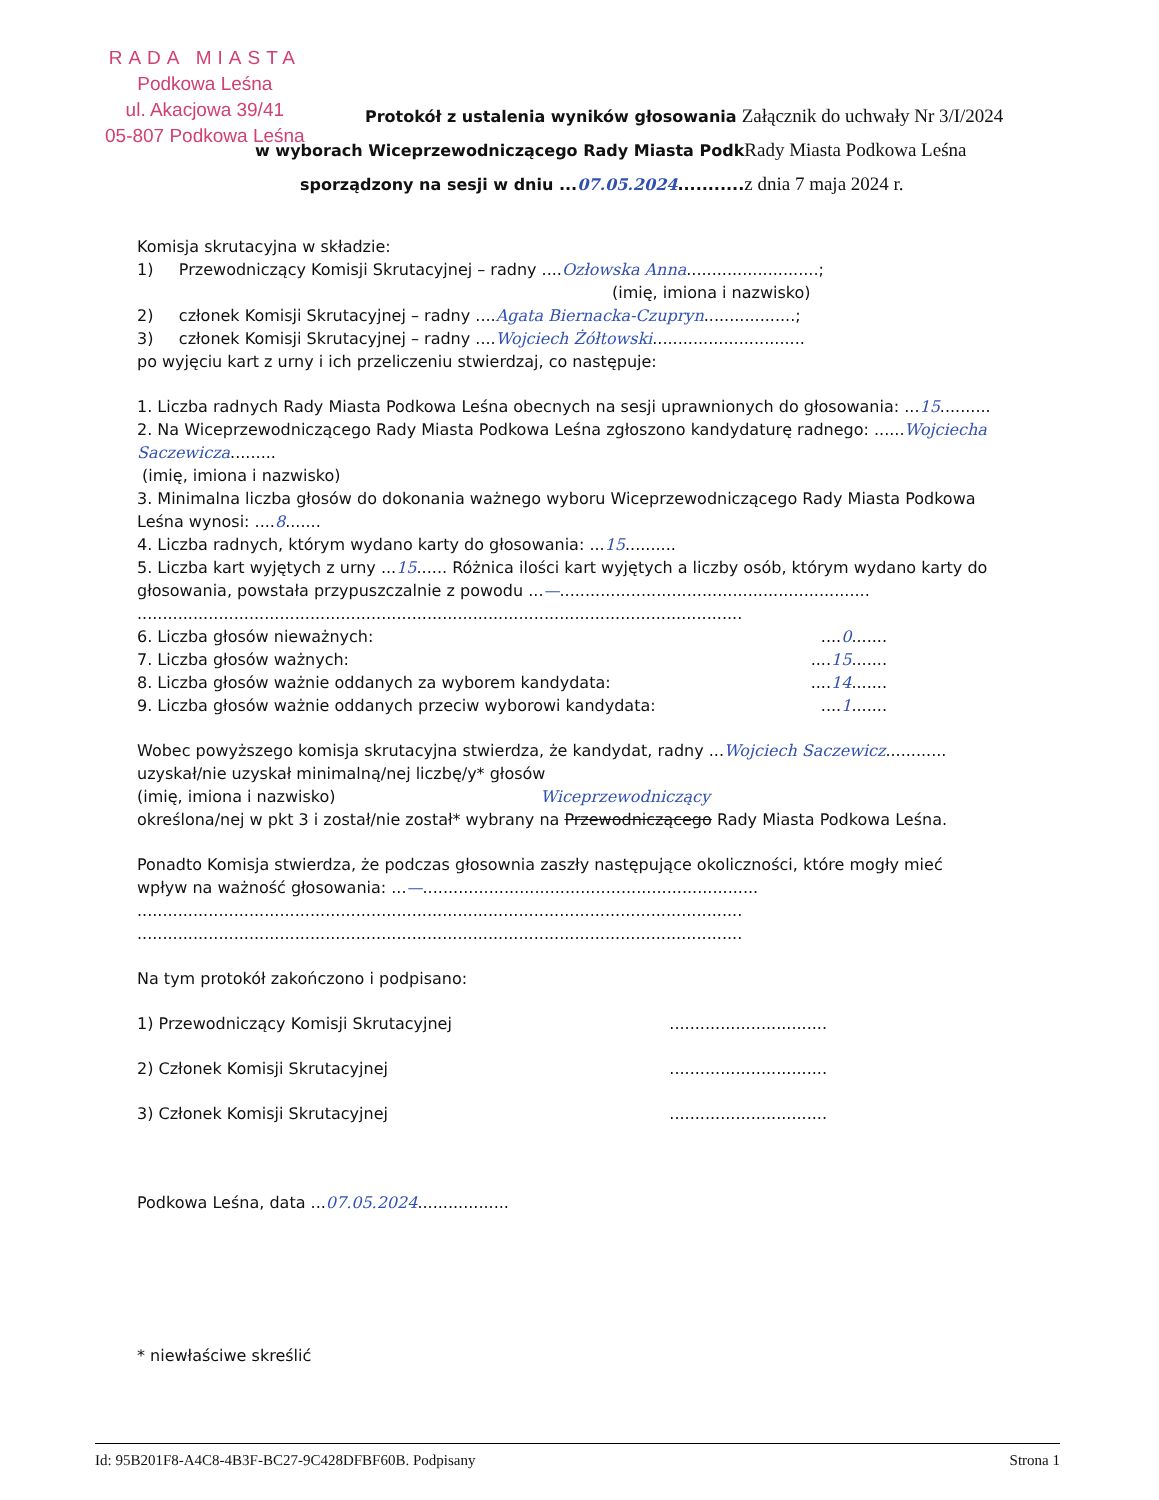RADA MIASTA
Podkowa Leśna
ul. Akacjowa 39/41
05-807 Podkowa Leśna
Protokół z ustalenia wyników głosowania Załącznik do uchwały Nr 3/I/2024
w wyborach Wiceprzewodniczącego Rady Miasta Podk Rady Miasta Podkowa Leśna
sporządzony na sesji w dniu ...07.05.2024........... z dnia 7 maja 2024 r.
Komisja skrutacyjna w składzie:
1) Przewodniczący Komisji Skrutacyjnej – radny ....Ozłowska Anna..........................;
(imię, imiona i nazwisko)
2) członek Komisji Skrutacyjnej – radny ....Agata Biernacka-Czupryn..................;
3) członek Komisji Skrutacyjnej – radny ....Wojciech Żółtowski..............................
po wyjęciu kart z urny i ich przeliczeniu stwierdzaj, co następuje:
1. Liczba radnych Rady Miasta Podkowa Leśna obecnych na sesji uprawnionych do głosowania: ...15..........
2. Na Wiceprzewodniczącego Rady Miasta Podkowa Leśna zgłoszono kandydaturę radnego: ......Wojciecha Saczewicza.........
(imię, imiona i nazwisko)
3. Minimalna liczba głosów do dokonania ważnego wyboru Wiceprzewodniczącego Rady Miasta Podkowa Leśna wynosi: ....8.......
4. Liczba radnych, którym wydano karty do głosowania: ...15..........
5. Liczba kart wyjętych z urny ...15...... Różnica ilości kart wyjętych a liczby osób, którym wydano karty do głosowania, powstała przypuszczalnie z powodu ...—.............................................................
.......................................................................................................................
6. Liczba głosów nieważnych:....0.......
7. Liczba głosów ważnych:....15.......
8. Liczba głosów ważnie oddanych za wyborem kandydata:....14.......
9. Liczba głosów ważnie oddanych przeciw wyborowi kandydata:....1.......
Wobec powyższego komisja skrutacyjna stwierdza, że kandydat, radny ...Wojciech Saczewicz............ uzyskał/nie uzyskał minimalną/nej liczbę/y* głosów
(imię, imiona i nazwisko) Wiceprzewodniczący
określona/nej w pkt 3 i został/nie został* wybrany na Przewodniczącego Rady Miasta Podkowa Leśna.
Ponadto Komisja stwierdza, że podczas głosownia zaszły następujące okoliczności, które mogły mieć wpływ na ważność głosowania: ...—..................................................................
.......................................................................................................................
.......................................................................................................................
Na tym protokół zakończono i podpisano:
1) Przewodniczący Komisji Skrutacyjnej...............................
2) Członek Komisji Skrutacyjnej...............................
3) Członek Komisji Skrutacyjnej...............................
Podkowa Leśna, data ...07.05.2024..................
* niewłaściwe skreślić
Id: 95B201F8-A4C8-4B3F-BC27-9C428DFBF60B. Podpisany Strona 1